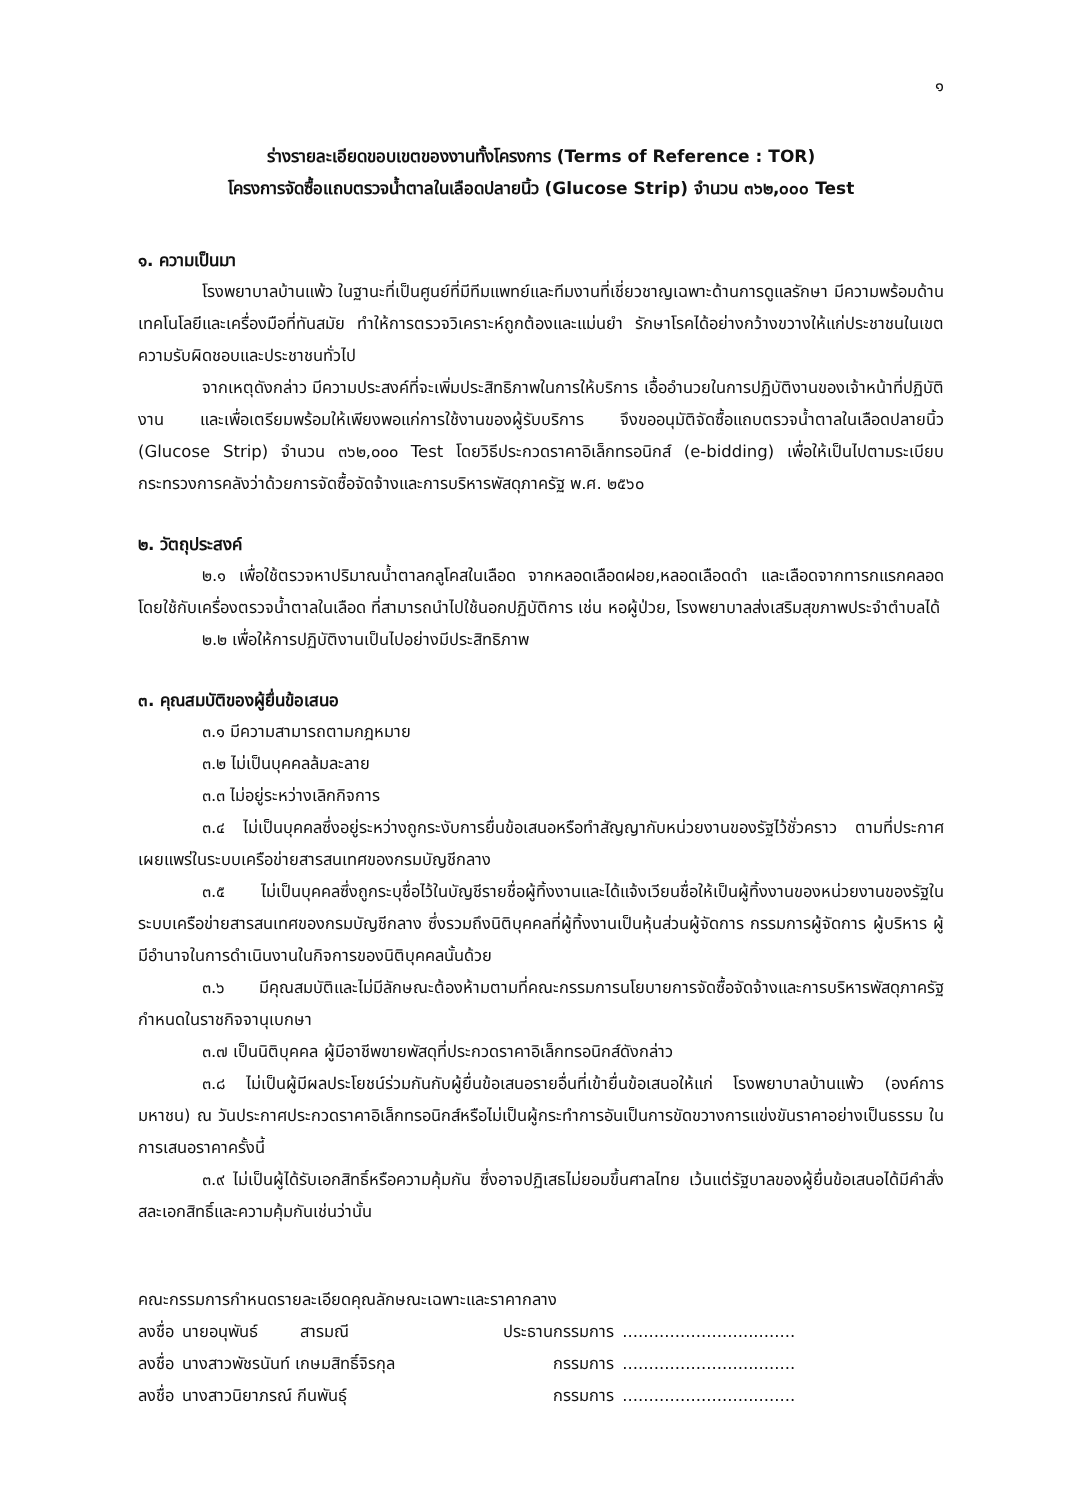๑
ร่างรายละเอียดขอบเขตของงานทั้งโครงการ (Terms of Reference : TOR)
โครงการจัดซื้อแถบตรวจน้ำตาลในเลือดปลายนิ้ว (Glucose Strip) จำนวน ๓๖๒,๐๐๐ Test
๑. ความเป็นมา
โรงพยาบาลบ้านแพ้ว ในฐานะที่เป็นศูนย์ที่มีทีมแพทย์และทีมงานที่เชี่ยวชาญเฉพาะด้านการดูแลรักษา มีความพร้อมด้านเทคโนโลยีและเครื่องมือที่ทันสมัย ทำให้การตรวจวิเคราะห์ถูกต้องและแม่นยำ รักษาโรคได้อย่างกว้างขวางให้แก่ประชาชนในเขตความรับผิดชอบและประชาชนทั่วไป
จากเหตุดังกล่าว มีความประสงค์ที่จะเพิ่มประสิทธิภาพในการให้บริการ เอื้ออำนวยในการปฏิบัติงานของเจ้าหน้าที่ปฏิบัติงาน และเพื่อเตรียมพร้อมให้เพียงพอแก่การใช้งานของผู้รับบริการ จึงขออนุมัติจัดซื้อแถบตรวจน้ำตาลในเลือดปลายนิ้ว (Glucose Strip) จำนวน ๓๖๒,๐๐๐ Test โดยวิธีประกวดราคาอิเล็กทรอนิกส์ (e-bidding) เพื่อให้เป็นไปตามระเบียบกระทรวงการคลังว่าด้วยการจัดซื้อจัดจ้างและการบริหารพัสดุภาครัฐ พ.ศ. ๒๕๖๐
๒. วัตถุประสงค์
๒.๑ เพื่อใช้ตรวจหาปริมาณน้ำตาลกลูโคสในเลือด จากหลอดเลือดฝอย,หลอดเลือดดำ และเลือดจากทารกแรกคลอด โดยใช้กับเครื่องตรวจน้ำตาลในเลือด ที่สามารถนำไปใช้นอกปฏิบัติการ เช่น หอผู้ป่วย, โรงพยาบาลส่งเสริมสุขภาพประจำตำบลได้
๒.๒ เพื่อให้การปฏิบัติงานเป็นไปอย่างมีประสิทธิภาพ
๓. คุณสมบัติของผู้ยื่นข้อเสนอ
๓.๑ มีความสามารถตามกฎหมาย
๓.๒ ไม่เป็นบุคคลล้มละลาย
๓.๓ ไม่อยู่ระหว่างเลิกกิจการ
๓.๔ ไม่เป็นบุคคลซึ่งอยู่ระหว่างถูกระงับการยื่นข้อเสนอหรือทำสัญญากับหน่วยงานของรัฐไว้ชั่วคราว ตามที่ประกาศเผยแพร่ในระบบเครือข่ายสารสนเทศของกรมบัญชีกลาง
๓.๕ ไม่เป็นบุคคลซึ่งถูกระบุชื่อไว้ในบัญชีรายชื่อผู้ทิ้งงานและได้แจ้งเวียนชื่อให้เป็นผู้ทิ้งงานของหน่วยงานของรัฐในระบบเครือข่ายสารสนเทศของกรมบัญชีกลาง ซึ่งรวมถึงนิติบุคคลที่ผู้ทิ้งงานเป็นหุ้นส่วนผู้จัดการ กรรมการผู้จัดการ ผู้บริหาร ผู้มีอำนาจในการดำเนินงานในกิจการของนิติบุคคลนั้นด้วย
๓.๖ มีคุณสมบัติและไม่มีลักษณะต้องห้ามตามที่คณะกรรมการนโยบายการจัดซื้อจัดจ้างและการบริหารพัสดุภาครัฐกำหนดในราชกิจจานุเบกษา
๓.๗ เป็นนิติบุคคล ผู้มีอาชีพขายพัสดุที่ประกวดราคาอิเล็กทรอนิกส์ดังกล่าว
๓.๘ ไม่เป็นผู้มีผลประโยชน์ร่วมกันกับผู้ยื่นข้อเสนอรายอื่นที่เข้ายื่นข้อเสนอให้แก่ โรงพยาบาลบ้านแพ้ว (องค์การมหาชน) ณ วันประกาศประกวดราคาอิเล็กทรอนิกส์หรือไม่เป็นผู้กระทำการอันเป็นการขัดขวางการแข่งขันราคาอย่างเป็นธรรม ในการเสนอราคาครั้งนี้
๓.๙ ไม่เป็นผู้ได้รับเอกสิทธิ์หรือความคุ้มกัน ซึ่งอาจปฏิเสธไม่ยอมขึ้นศาลไทย เว้นแต่รัฐบาลของผู้ยื่นข้อเสนอได้มีคำสั่งสละเอกสิทธิ์และความคุ้มกันเช่นว่านั้น
คณะกรรมการกำหนดรายละเอียดคุณลักษณะเฉพาะและราคากลาง
| ลงชื่อ | นายอนุพันธ์ สารมณี | ประธานกรรมการ | ................................. |
| ลงชื่อ | นางสาวพัชรนันท์ เกษมสิทธิ์จิรกุล | กรรมการ | ................................. |
| ลงชื่อ | นางสาวนิยาภรณ์ กีนพันธุ์ | กรรมการ | ................................. |